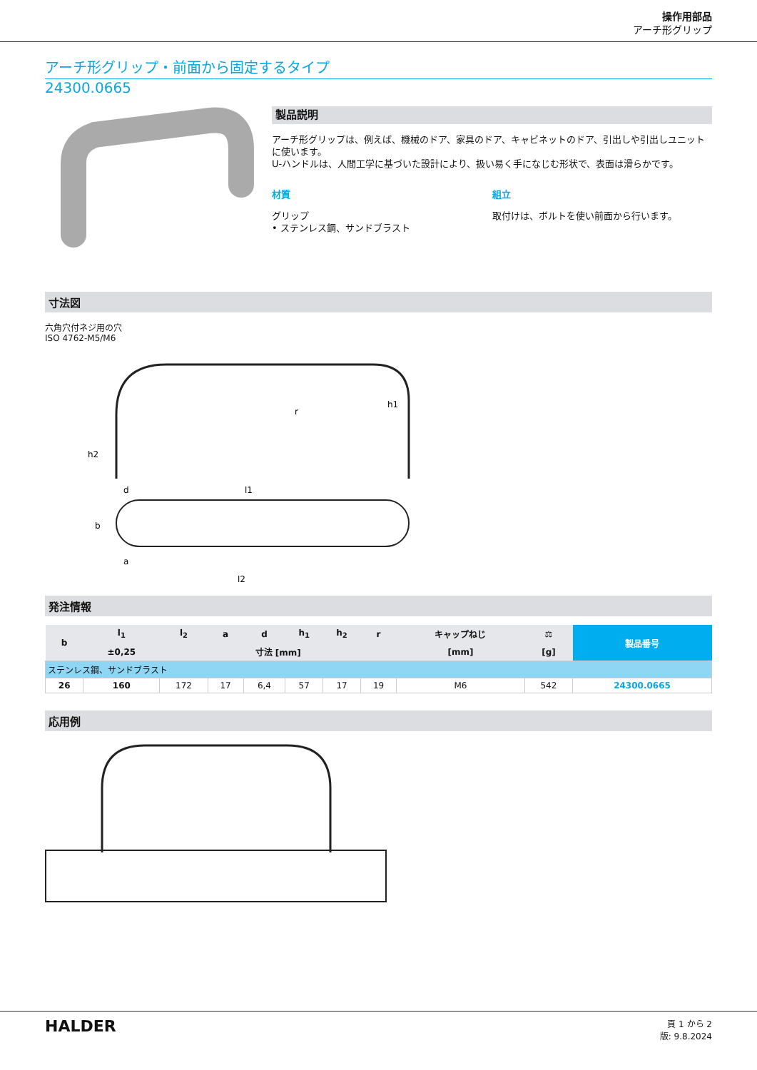操作用部品
アーチ形グリップ
アーチ形グリップ・前面から固定するタイプ
24300.0665
製品説明
アーチ形グリップは、例えば、機械のドア、家具のドア、キャビネットのドア、引出しや引出しユニットに使います。
U-ハンドルは、人間工学に基づいた設計により、扱い易く手になじむ形状で、表面は滑らかです。
材質
グリップ
• ステンレス鋼、サンドブラスト
組立
取付けは、ボルトを使い前面から行います。
寸法図
六角穴付ネジ用の穴
ISO 4762-M5/M6
h1
h2
l1
l2
b
a
d
r
発注情報
| b | l<sub>1</sub> | l<sub>2</sub> | a | d | h<sub>1</sub> | h<sub>2</sub> | r | キャップねじ | ⚖ | 製品番号 |
| --- | --- | --- | --- | --- | --- | --- | --- | --- | --- | --- |
| | ±0,25 | 寸法 [mm] | | | | | | [mm] | [g] | |
| ステンレス鋼、サンドブラスト | | | | | | | | | | |
| 26 | 160 | 172 | 17 | 6,4 | 57 | 17 | 19 | M6 | 542 | 24300.0665 |
応用例
HALDER
頁 1 から 2
版: 9.8.2024